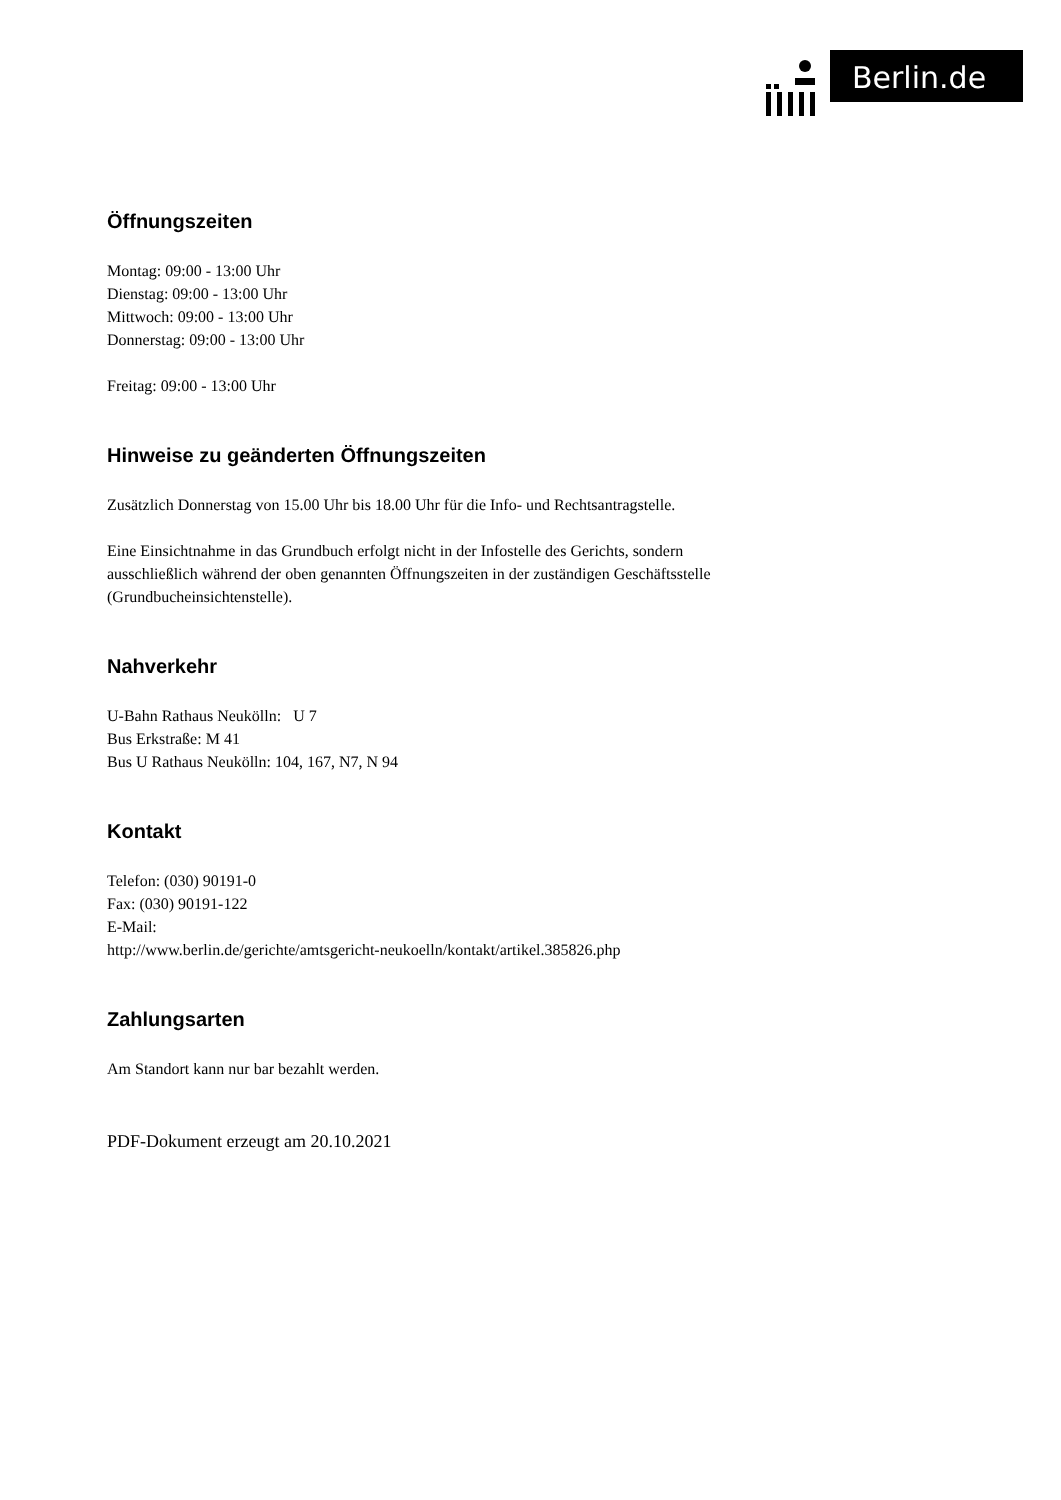Berlin.de
Öffnungszeiten
Montag: 09:00 - 13:00 Uhr
Dienstag: 09:00 - 13:00 Uhr
Mittwoch: 09:00 - 13:00 Uhr
Donnerstag: 09:00 - 13:00 Uhr
Freitag: 09:00 - 13:00 Uhr
Hinweise zu geänderten Öffnungszeiten
Zusätzlich Donnerstag von 15.00 Uhr bis 18.00 Uhr für die Info- und Rechtsantragstelle.
Eine Einsichtnahme in das Grundbuch erfolgt nicht in der Infostelle des Gerichts, sondern ausschließlich während der oben genannten Öffnungszeiten in der zuständigen Geschäftsstelle (Grundbucheinsichtenstelle).
Nahverkehr
U-Bahn Rathaus Neukölln: U 7
Bus Erkstraße: M 41
Bus U Rathaus Neukölln: 104, 167, N7, N 94
Kontakt
Telefon: (030) 90191-0
Fax: (030) 90191-122
E-Mail:
http://www.berlin.de/gerichte/amtsgericht-neukoelln/kontakt/artikel.385826.php
Zahlungsarten
Am Standort kann nur bar bezahlt werden.
PDF-Dokument erzeugt am 20.10.2021